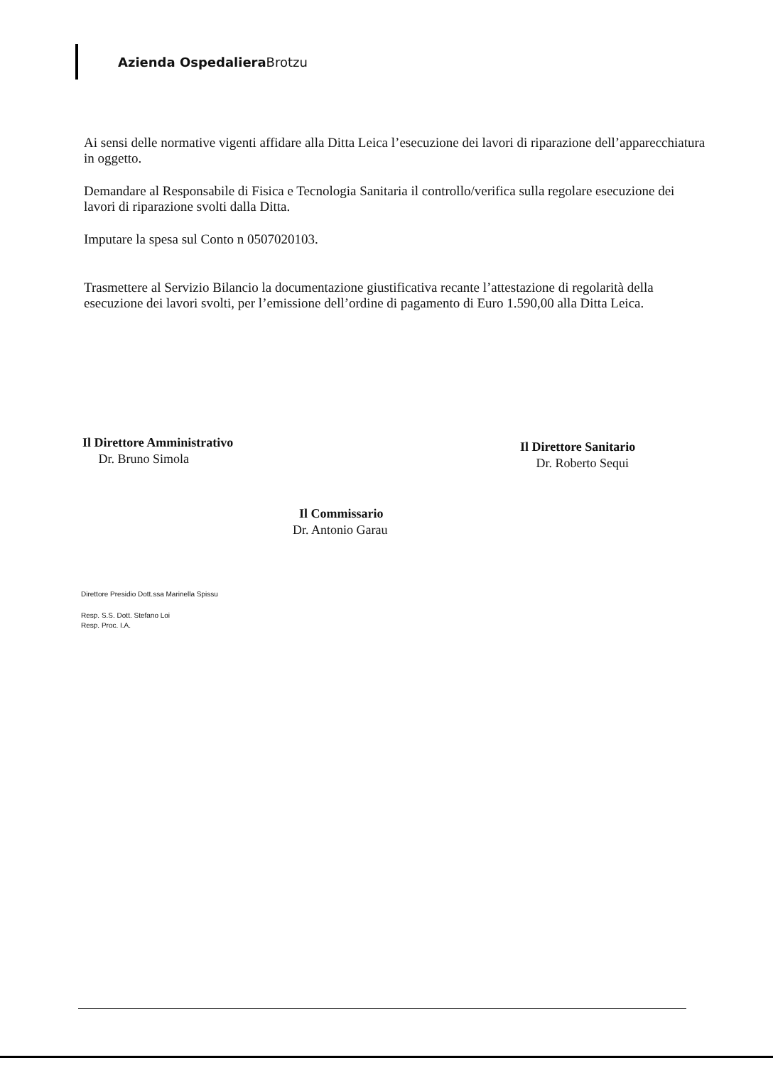Azienda Ospedaliera Brotzu
Ai sensi delle normative vigenti affidare alla Ditta Leica l’esecuzione dei lavori di riparazione dell’apparecchiatura in oggetto.
Demandare al Responsabile di Fisica e Tecnologia Sanitaria il controllo/verifica sulla regolare esecuzione dei lavori di riparazione svolti dalla Ditta.
Imputare la spesa sul Conto n 0507020103.
Trasmettere al Servizio Bilancio la documentazione giustificativa recante l’attestazione di regolarità della esecuzione dei lavori svolti, per l’emissione dell’ordine di pagamento di Euro 1.590,00 alla Ditta Leica.
Il Direttore Amministrativo
Dr. Bruno Simola
Il Direttore Sanitario
Dr. Roberto Sequi
Il Commissario
Dr. Antonio Garau
Direttore Presidio Dott.ssa Marinella Spissu
Resp. S.S. Dott. Stefano Loi
Resp. Proc. I.A.